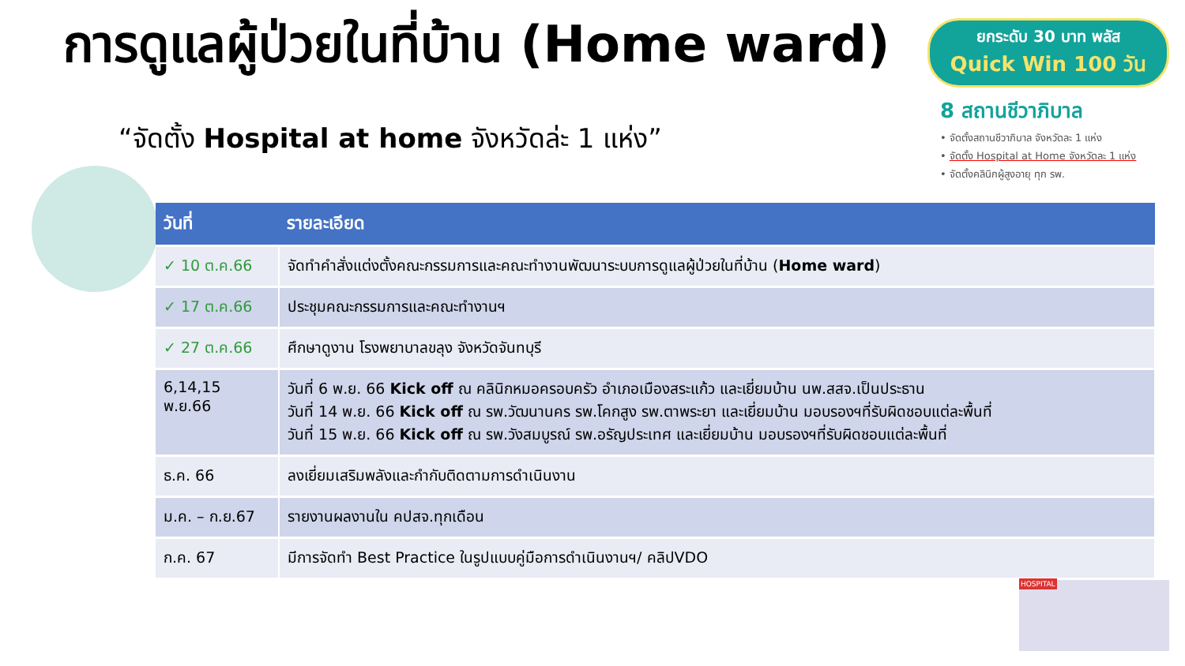การดูแลผู้ป่วยในที่บ้าน (Home ward)
ยกระดับ 30 บาท พลัส
Quick Win 100 วัน
“จัดตั้ง Hospital at home จังหวัดล่ะ 1 แห่ง”
8 สถานชีวาภิบาล
• จัดตั้งสถานชีวาภิบาล จังหวัดละ 1 แห่ง
• จัดตั้ง Hospital at Home จังหวัดละ 1 แห่ง
• จัดตั้งคลินิกผู้สูงอายุ ทุก รพ.
| วันที่ | รายละเอียด |
| --- | --- |
| ✓ 10 ต.ค.66 | จัดทำคำสั่งแต่งตั้งคณะกรรมการและคณะทำงานพัฒนาระบบการดูแลผู้ป่วยในที่บ้าน ( Home ward ) |
| ✓ 17 ต.ค.66 | ประชุมคณะกรรมการและคณะทำงานฯ |
| ✓ 27 ต.ค.66 | ศึกษาดูงาน โรงพยาบาลขลุง จังหวัดจันทบุรี |
| 6,14,15 พ.ย.66 | วันที่ 6 พ.ย. 66 Kick off ณ คลินิกหมอครอบครัว อำเภอเมืองสระแก้ว และเยี่ยมบ้าน นพ.สสจ.เป็นประธาน วันที่ 14 พ.ย. 66 Kick off ณ รพ.วัฒนานคร รพ.โคกสูง รพ.ตาพระยา และเยี่ยมบ้าน มอบรองฯที่รับผิดชอบแต่ละพื้นที่ วันที่ 15 พ.ย. 66 Kick off ณ รพ.วังสมบูรณ์ รพ.อรัญประเทศ และเยี่ยมบ้าน มอบรองฯที่รับผิดชอบแต่ละพื้นที่ |
| ธ.ค. 66 | ลงเยี่ยมเสริมพลังและกำกับติดตามการดำเนินงาน |
| ม.ค. – ก.ย.67 | รายงานผลงานใน คปสจ.ทุกเดือน |
| ก.ค. 67 | มีการจัดทำ Best Practice ในรูปแบบคู่มือการดำเนินงานฯ/ คลิปVDO |
HOSPITAL